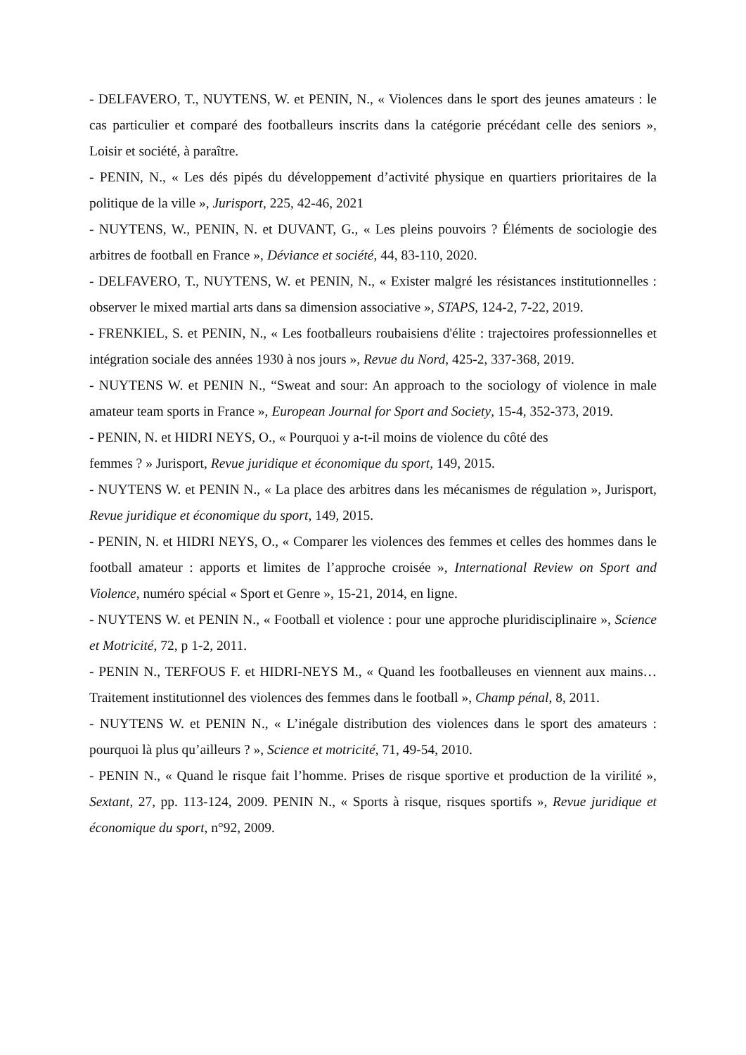- DELFAVERO, T., NUYTENS, W. et PENIN, N., « Violences dans le sport des jeunes amateurs : le cas particulier et comparé des footballeurs inscrits dans la catégorie précédant celle des seniors », Loisir et société, à paraître.
- PENIN, N., « Les dés pipés du développement d’activité physique en quartiers prioritaires de la politique de la ville », Jurisport, 225, 42-46, 2021
- NUYTENS, W., PENIN, N. et DUVANT, G., « Les pleins pouvoirs ? Éléments de sociologie des arbitres de football en France », Déviance et société, 44, 83-110, 2020.
- DELFAVERO, T., NUYTENS, W. et PENIN, N., « Exister malgré les résistances institutionnelles : observer le mixed martial arts dans sa dimension associative », STAPS, 124-2, 7-22, 2019.
- FRENKIEL, S. et PENIN, N., « Les footballeurs roubaisiens d'élite : trajectoires professionnelles et intégration sociale des années 1930 à nos jours », Revue du Nord, 425-2, 337-368, 2019.
- NUYTENS W. et PENIN N., “Sweat and sour: An approach to the sociology of violence in male amateur team sports in France », European Journal for Sport and Society, 15-4, 352-373, 2019.
- PENIN, N. et HIDRI NEYS, O., « Pourquoi y a-t-il moins de violence du côté des
femmes ? » Jurisport, Revue juridique et économique du sport, 149, 2015.
- NUYTENS W. et PENIN N., « La place des arbitres dans les mécanismes de régulation », Jurisport, Revue juridique et économique du sport, 149, 2015.
- PENIN, N. et HIDRI NEYS, O., « Comparer les violences des femmes et celles des hommes dans le football amateur : apports et limites de l’approche croisée », International Review on Sport and Violence, numéro spécial « Sport et Genre », 15-21, 2014, en ligne.
- NUYTENS W. et PENIN N., « Football et violence : pour une approche pluridisciplinaire », Science et Motricité, 72, p 1-2, 2011.
- PENIN N., TERFOUS F. et HIDRI-NEYS M., « Quand les footballeuses en viennent aux mains…Traitement institutionnel des violences des femmes dans le football », Champ pénal, 8, 2011.
- NUYTENS W. et PENIN N., « L’inégale distribution des violences dans le sport des amateurs : pourquoi là plus qu’ailleurs ? », Science et motricité, 71, 49-54, 2010.
- PENIN N., « Quand le risque fait l’homme. Prises de risque sportive et production de la virilité », Sextant, 27, pp. 113-124, 2009. PENIN N., « Sports à risque, risques sportifs », Revue juridique et économique du sport, n°92, 2009.